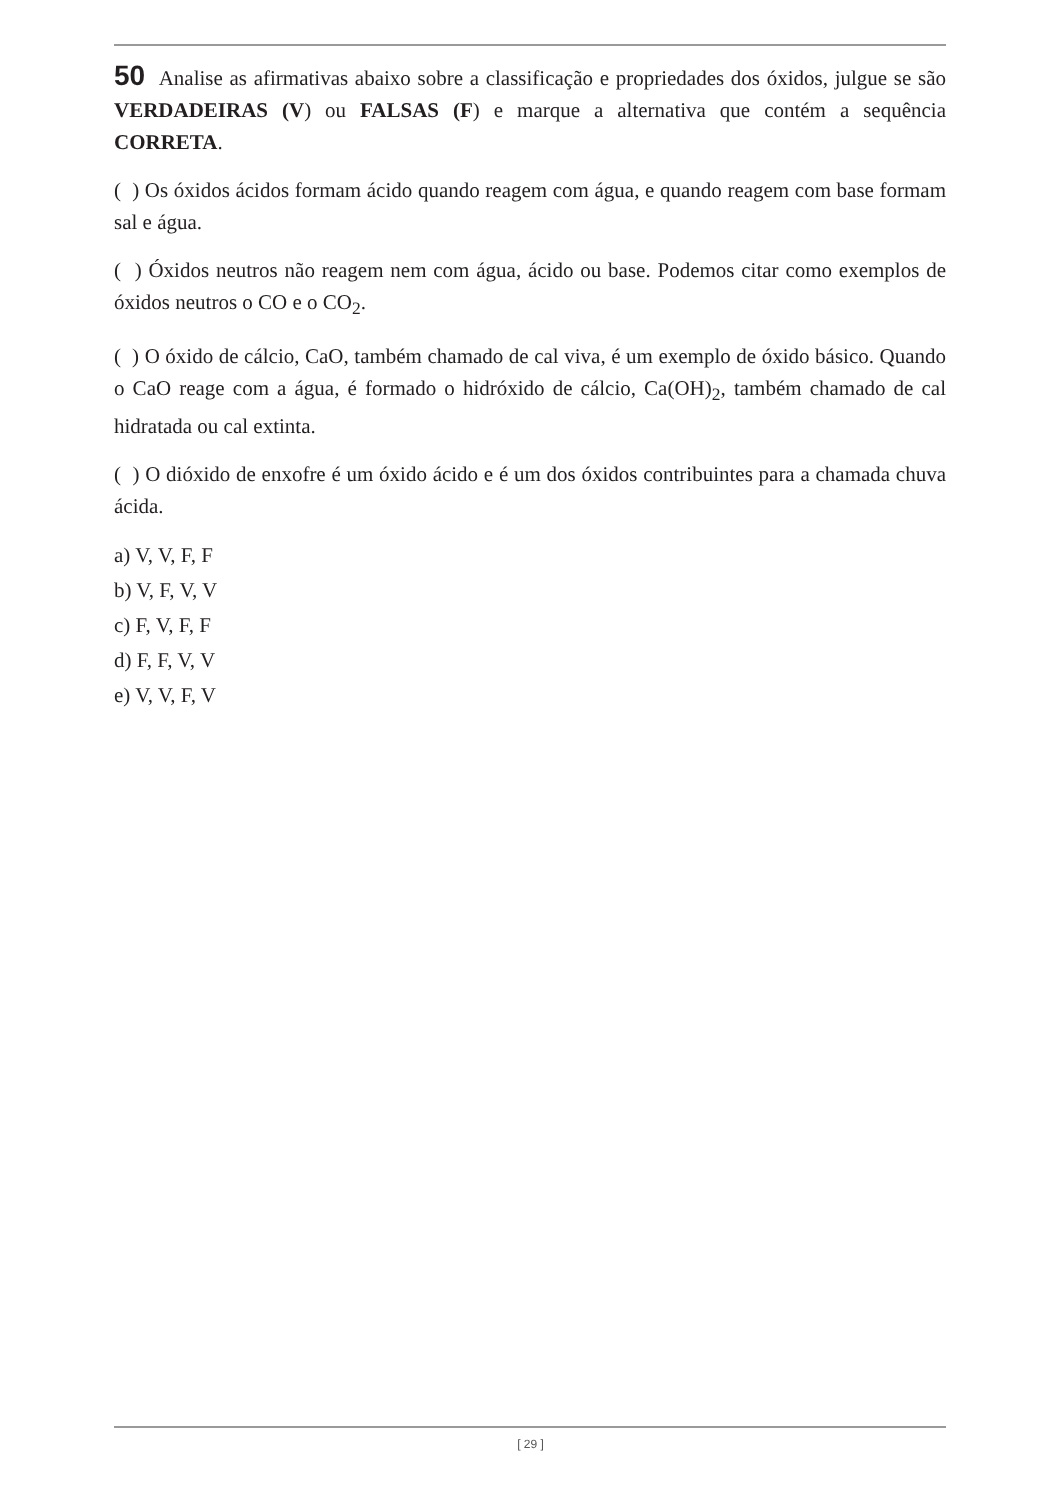50 Analise as afirmativas abaixo sobre a classificação e propriedades dos óxidos, julgue se são VERDADEIRAS (V) ou FALSAS (F) e marque a alternativa que contém a sequência CORRETA.
( ) Os óxidos ácidos formam ácido quando reagem com água, e quando reagem com base formam sal e água.
( ) Óxidos neutros não reagem nem com água, ácido ou base. Podemos citar como exemplos de óxidos neutros o CO e o CO<sub>2</sub>.
( ) O óxido de cálcio, CaO, também chamado de cal viva, é um exemplo de óxido básico. Quando o CaO reage com a água, é formado o hidróxido de cálcio, Ca(OH)<sub>2</sub>, também chamado de cal hidratada ou cal extinta.
( ) O dióxido de enxofre é um óxido ácido e é um dos óxidos contribuintes para a chamada chuva ácida.
a) V, V, F, F
b) V, F, V, V
c) F, V, F, F
d) F, F, V, V
e) V, V, F, V
[ 29 ]